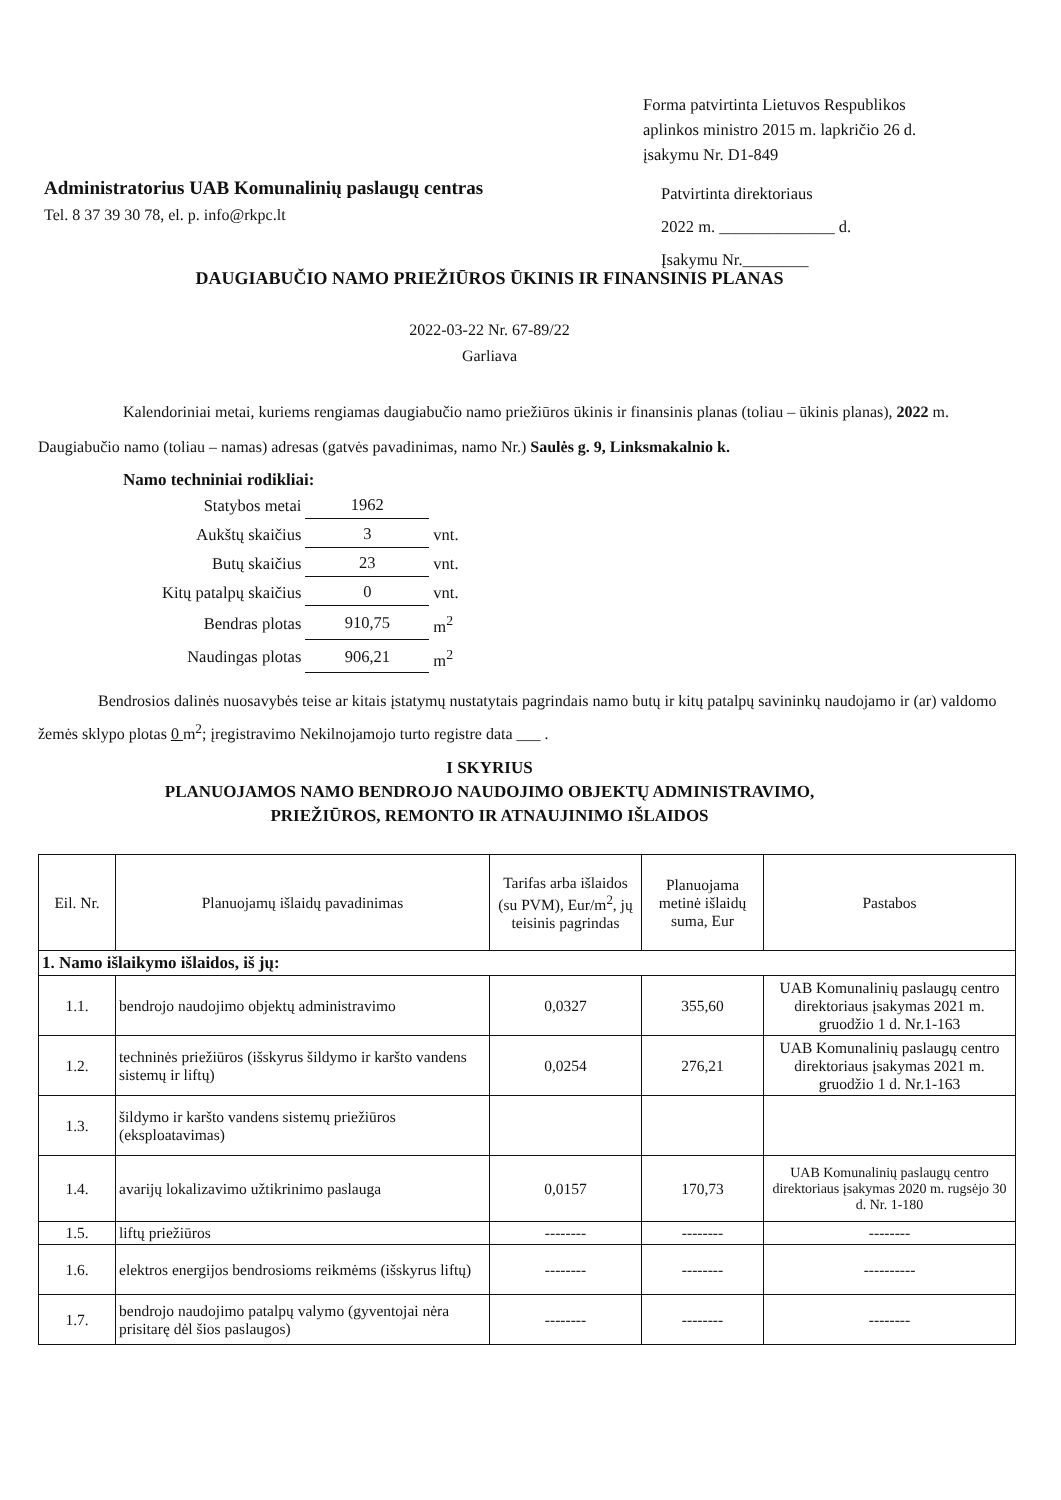Forma patvirtinta Lietuvos Respublikos
aplinkos ministro 2015 m. lapkričio 26 d.
įsakymu Nr. D1-849
Administratorius UAB Komunalinių paslaugų centras
Tel. 8 37 39 30 78, el. p. info@rkpc.lt
Patvirtinta direktoriaus
2022 m. ______________ d.
Įsakymu Nr.________
DAUGIABUČIO NAMO PRIEŽIŪROS ŪKINIS IR FINANSINIS PLANAS
2022-03-22 Nr. 67-89/22
Garliava
Kalendoriniai metai, kuriems rengiamas daugiabučio namo priežiūros ūkinis ir finansinis planas (toliau – ūkinis planas), 2022 m.
Daugiabučio namo (toliau – namas) adresas (gatvės pavadinimas, namo Nr.) Saulės g. 9, Linksmakalnio k.
Namo techniniai rodikliai:
| Statybos metai | 1962 | |
| Aukštų skaičius | 3 | vnt. |
| Butų skaičius | 23 | vnt. |
| Kitų patalpų skaičius | 0 | vnt. |
| Bendras plotas | 910,75 | m<sup>2</sup> |
| Naudingas plotas | 906,21 | m<sup>2</sup> |
Bendrosios dalinės nuosavybės teise ar kitais įstatymų nustatytais pagrindais namo butų ir kitų patalpų savininkų naudojamo ir (ar) valdomo žemės sklypo plotas 0 m<sup>2</sup>; įregistravimo Nekilnojamojo turto registre data ___ .
I SKYRIUS
PLANUOJAMOS NAMO BENDROJO NAUDOJIMO OBJEKTŲ ADMINISTRAVIMO,
PRIEŽIŪROS, REMONTO IR ATNAUJINIMO IŠLAIDOS
| Eil. Nr. | Planuojamų išlaidų pavadinimas | Tarifas arba išlaidos (su PVM), Eur/m<sup>2</sup>, jų teisinis pagrindas | Planuojama metinė išlaidų suma, Eur | Pastabos |
| --- | --- | --- | --- | --- |
| 1. Namo išlaikymo išlaidos, iš jų: | | | | |
| 1.1. | bendrojo naudojimo objektų administravimo | 0,0327 | 355,60 | UAB Komunalinių paslaugų centro direktoriaus įsakymas 2021 m. gruodžio 1 d. Nr.1-163 |
| 1.2. | techninės priežiūros (išskyrus šildymo ir karšto vandens sistemų ir liftų) | 0,0254 | 276,21 | UAB Komunalinių paslaugų centro direktoriaus įsakymas 2021 m. gruodžio 1 d. Nr.1-163 |
| 1.3. | šildymo ir karšto vandens sistemų priežiūros (eksploatavimas) | | | |
| 1.4. | avarijų lokalizavimo užtikrinimo paslauga | 0,0157 | 170,73 | UAB Komunalinių paslaugų centro direktoriaus įsakymas 2020 m. rugsėjo 30 d. Nr. 1-180 |
| 1.5. | liftų priežiūros | -------- | -------- | -------- |
| 1.6. | elektros energijos bendrosioms reikmėms (išskyrus liftų) | -------- | -------- | ---------- |
| 1.7. | bendrojo naudojimo patalpų valymo (gyventojai nėra prisitarę dėl šios paslaugos) | -------- | -------- | -------- |